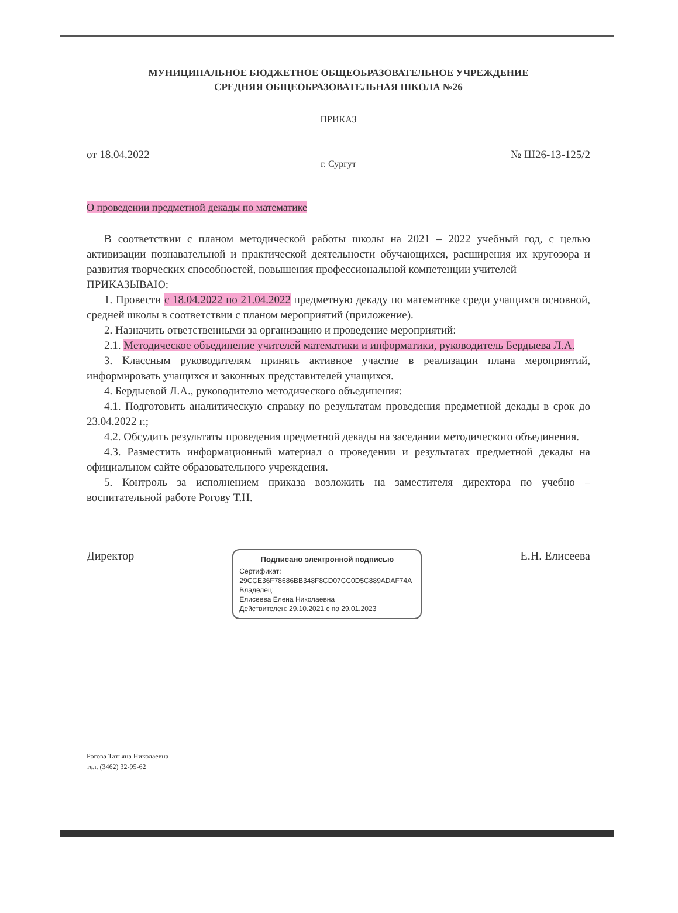МУНИЦИПАЛЬНОЕ БЮДЖЕТНОЕ ОБЩЕОБРАЗОВАТЕЛЬНОЕ УЧРЕЖДЕНИЕ
СРЕДНЯЯ ОБЩЕОБРАЗОВАТЕЛЬНАЯ ШКОЛА №26
ПРИКАЗ
от 18.04.2022 № Ш26-13-125/2
г. Сургут
О проведении предметной декады по математике
В соответствии с планом методической работы школы на 2021 – 2022 учебный год, с целью активизации познавательной и практической деятельности обучающихся, расширения их кругозора и развития творческих способностей, повышения профессиональной компетенции учителей
ПРИКАЗЫВАЮ:
1. Провести с 18.04.2022 по 21.04.2022 предметную декаду по математике среди учащихся основной, средней школы в соответствии с планом мероприятий (приложение).
2. Назначить ответственными за организацию и проведение мероприятий:
2.1. Методическое объединение учителей математики и информатики, руководитель Бердыева Л.А.
3. Классным руководителям принять активное участие в реализации плана мероприятий, информировать учащихся и законных представителей учащихся.
4. Бердыевой Л.А., руководителю методического объединения:
4.1. Подготовить аналитическую справку по результатам проведения предметной декады в срок до 23.04.2022 г.;
4.2. Обсудить результаты проведения предметной декады на заседании методического объединения.
4.3. Разместить информационный материал о проведении и результатах предметной декады на официальном сайте образовательного учреждения.
5. Контроль за исполнением приказа возложить на заместителя директора по учебно – воспитательной работе Рогову Т.Н.
Директор
Подписано электронной подписью
Сертификат:
29CCE36F78686BB348F8CD07CC0D5C889ADAF74A
Владелец:
Елисеева Елена Николаевна
Действителен: 29.10.2021 с по 29.01.2023
Е.Н. Елисеева
Рогова Татьяна Николаевна
тел. (3462) 32-95-62